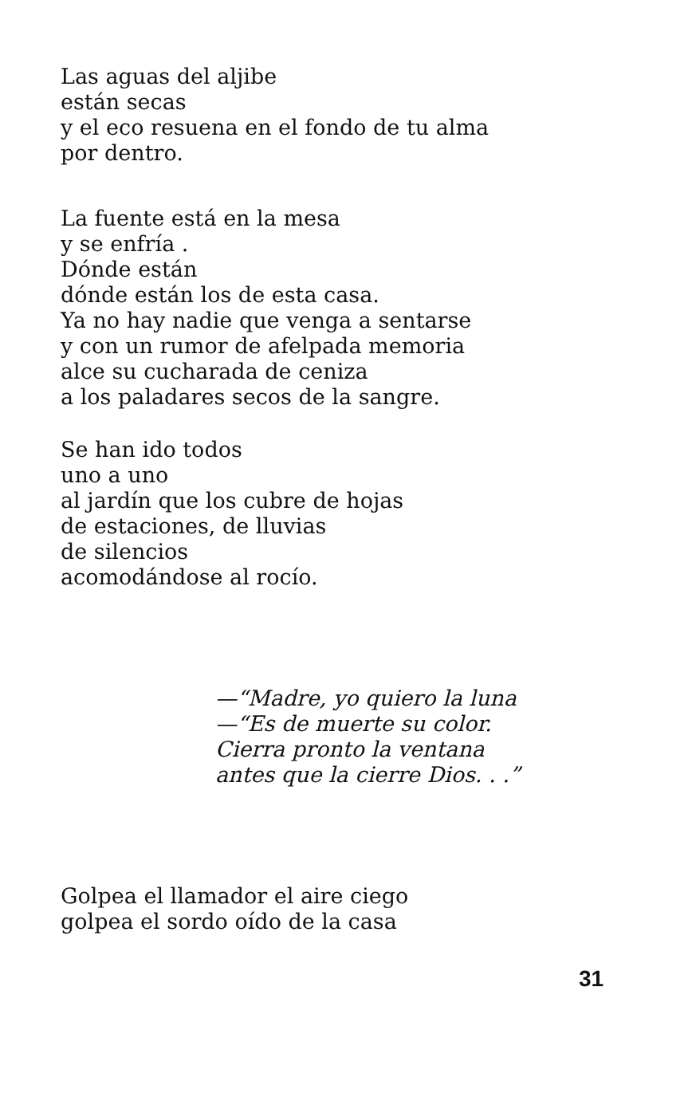Las aguas del aljibe
están secas
y el eco resuena en el fondo de tu alma
por dentro.
La fuente está en la mesa
y se enfría .
Dónde están
dónde están los de esta casa.
Ya no hay nadie que venga a sentarse
y con un rumor de afelpada memoria
alce su cucharada de ceniza
a los paladares secos de la sangre.
Se han ido todos
uno a uno
al jardín que los cubre de hojas
de estaciones, de lluvias
de silencios
acomodándose al rocío.
—“Madre, yo quiero la luna
—“Es de muerte su color.
Cierra pronto la ventana
antes que la cierre Dios. . .”
Golpea el llamador el aire ciego
golpea el sordo oído de la casa
31